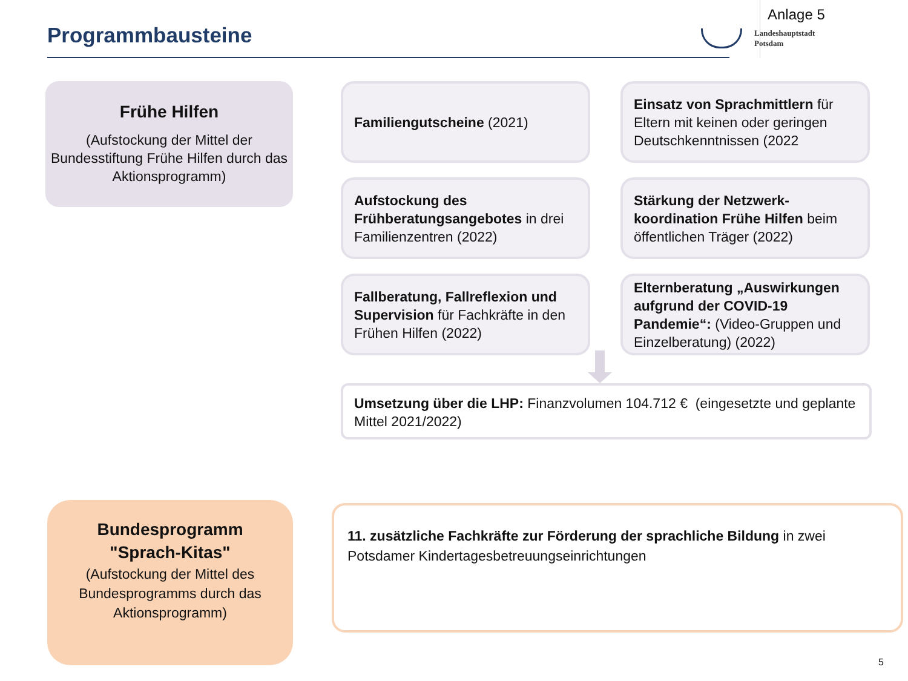Programmbausteine
Anlage 5
Landeshauptstadt
Potsdam
Frühe Hilfen
(Aufstockung der Mittel der Bundesstiftung Frühe Hilfen durch das Aktionsprogramm)
Familiengutscheine (2021)
Einsatz von Sprachmittlern für Eltern mit keinen oder geringen Deutschkenntnissen (2022
Aufstockung des Frühberatungsangebotes in drei Familienzentren (2022)
Stärkung der Netzwerk-koordination Frühe Hilfen beim öffentlichen Träger (2022)
Fallberatung, Fallreflexion und Supervision für Fachkräfte in den Frühen Hilfen (2022)
Elternberatung „Auswirkungen aufgrund der COVID-19 Pandemie“: (Video-Gruppen und Einzelberatung) (2022)
Umsetzung über die LHP: Finanzvolumen 104.712 € (eingesetzte und geplante Mittel 2021/2022)
Bundesprogramm
"Sprach-Kitas"
(Aufstockung der Mittel des Bundesprogramms durch das Aktionsprogramm)
11. zusätzliche Fachkräfte zur Förderung der sprachliche Bildung in zwei Potsdamer Kindertagesbetreuungseinrichtungen
5